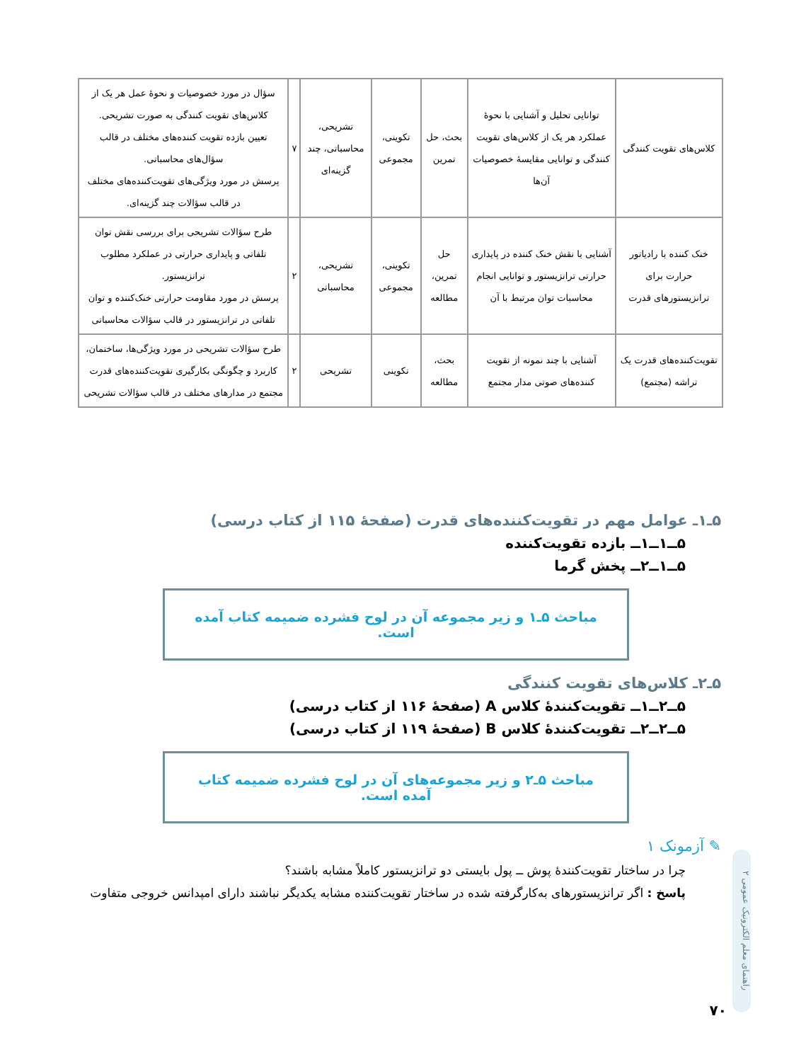| کلاس‌های تقویت کنندگی | توانایی تحلیل و آشنایی با نحوهٔ عملکرد هر یک از کلاس‌های تقویت کنندگی و توانایی مقایسهٔ خصوصیات آن‌ها | بحث، حل تمرین | تکوینی، مجموعی | تشریحی، محاسباتی، چند گزینه‌ای | ۷ | سؤال در مورد خصوصیات و نحوهٔ عمل هر یک از کلاس‌های تقویت کنندگی به صورت تشریحی. تعیین بازده تقویت کننده‌های مختلف در قالب سؤال‌های محاسباتی. پرسش در مورد ویژگی‌های تقویت‌کننده‌های مختلف در قالب سؤالات چند گزینه‌ای. |
| خنک کننده با رادیاتور حرارت برای ترانزیستورهای قدرت | آشنایی با نقش خنک کننده در پایداری حرارتی ترانزیستور و توانایی انجام محاسبات توان مرتبط با آن | حل تمرین، مطالعه | تکوینی، مجموعی | تشریحی، محاسباتی | ۲ | طرح سؤالات تشریحی برای بررسی نقش توان تلفاتی و پایداری حرارتی در عملکرد مطلوب ترانزیستور. پرسش در مورد مقاومت حرارتی خنک‌کننده و توان تلفاتی در ترانزیستور در قالب سؤالات محاسباتی |
| تقویت‌کننده‌های قدرت یک تراشه (مجتمع) | آشنایی با چند نمونه از تقویت کننده‌های صوتی مدار مجتمع | بحث، مطالعه | تکوینی | تشریحی | ۲ | طرح سؤالات تشریحی در مورد ویژگی‌ها، ساختمان، کاربرد و چگونگی بکارگیری تقویت‌کننده‌های قدرت مجتمع در مدارهای مختلف در قالب سؤالات تشریحی |
۵ـ۱ـ عوامل مهم در تقویت‌کننده‌های قدرت (صفحهٔ ۱۱۵ از کتاب درسی)
۵ــ۱ــ۱ــ بازده تقویت‌کننده
۵ــ۱ــ۲ــ پخش گرما
مباحث ۵ـ۱ و زیر مجموعه آن در لوح فشرده ضمیمه کتاب آمده است.
۵ـ۲ـ کلاس‌های تقویت کنندگی
۵ــ۲ــ۱ــ تقویت‌کنندهٔ کلاس A (صفحهٔ ۱۱۶ از کتاب درسی)
۵ــ۲ــ۲ــ تقویت‌کنندهٔ کلاس B (صفحهٔ ۱۱۹ از کتاب درسی)
مباحث ۵ـ۲ و زیر مجموعه‌های آن در لوح فشرده ضمیمه کتاب آمده است.
✎ آزمونک ۱
چرا در ساختار تقویت‌کنندهٔ پوش ــ پول بایستی دو ترانزیستور کاملاً مشابه باشند؟
پاسخ : اگر ترانزیستورهای به‌کارگرفته شده در ساختار تقویت‌کننده مشابه یکدیگر نباشند دارای امپدانس خروجی متفاوت
راهنمای معلم الکترونیک عمومی ۲
۷۰